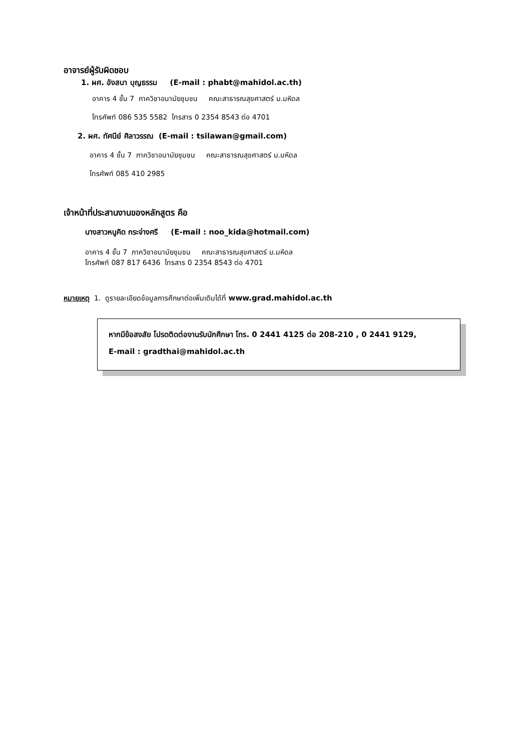อาจารย์ผู้รับผิดชอบ
1. ผศ. อังสนา บุญธรรม (E-mail : phabt@mahidol.ac.th)
อาคาร 4 ชั้น 7 ภาควิชาอนามัยชุมชน คณะสาธารณสุขศาสตร์ ม.มหิดล
โทรศัพท์ 086 535 5582 โทรสาร 0 2354 8543 ต่อ 4701
2. ผศ. ทัศนีย์ ศิลาวรรณ (E-mail : tsilawan@gmail.com)
อาคาร 4 ชั้น 7 ภาควิชาอนามัยชุมชน คณะสาธารณสุขศาสตร์ ม.มหิดล
โทรศัพท์ 085 410 2985
เจ้าหน้าที่ประสานงานของหลักสูตร คือ
นางสาวหนูคิด กระจ่างศรี (E-mail : noo_kida@hotmail.com)
อาคาร 4 ชั้น 7 ภาควิชาอนามัยชุมชน คณะสาธารณสุขศาสตร์ ม.มหิดล
โทรศัพท์ 087 817 6436 โทรสาร 0 2354 8543 ต่อ 4701
หมายเหตุ 1. ดูรายละเอียดข้อมูลการศึกษาต่อเพิ่มเติมได้ที่ www.grad.mahidol.ac.th
หากมีข้อสงสัย โปรดติดต่องานรับนักศึกษา โทร. 0 2441 4125 ต่อ 208-210 , 0 2441 9129,
E-mail : gradthai@mahidol.ac.th